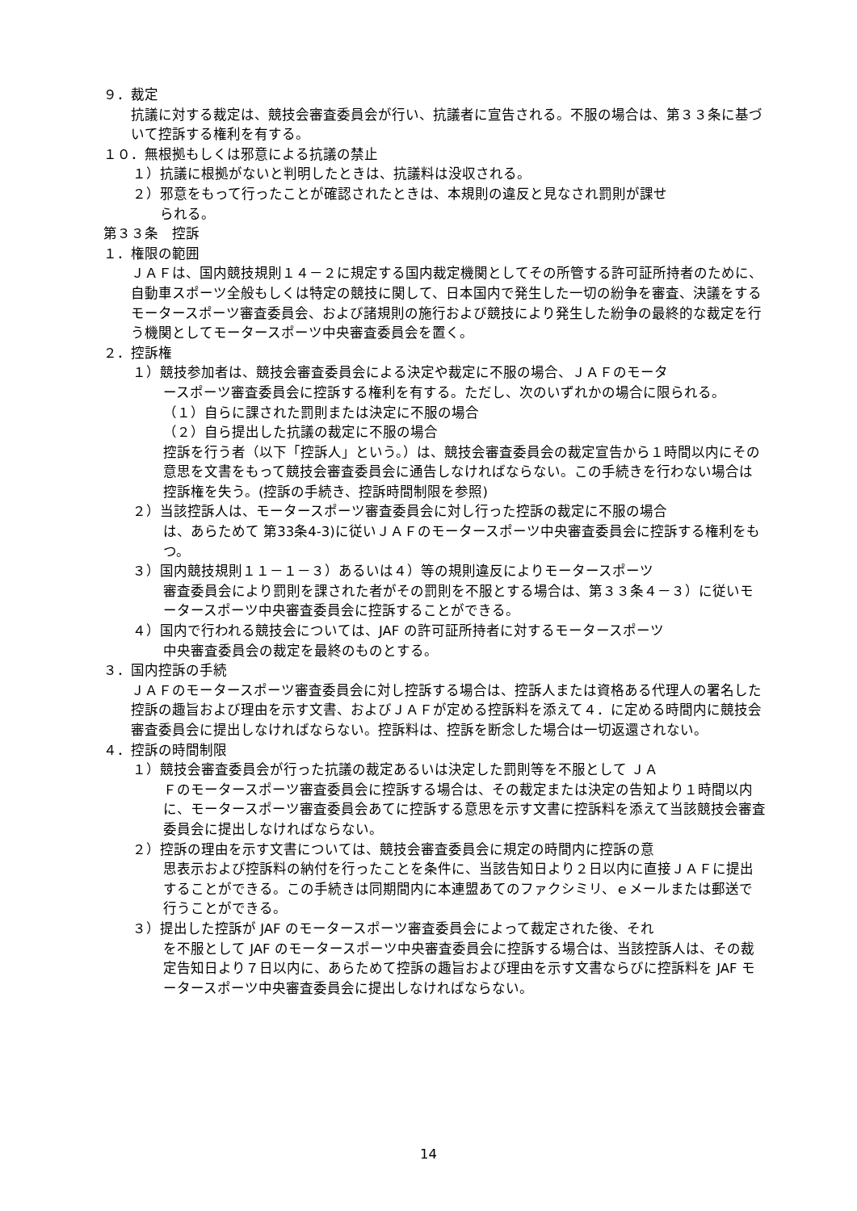９．裁定
抗議に対する裁定は、競技会審査委員会が行い、抗議者に宣告される。不服の場合は、第３３条に基づいて控訴する権利を有する。
１０．無根拠もしくは邪意による抗議の禁止
１）抗議に根拠がないと判明したときは、抗議料は没収される。
２）邪意をもって行ったことが確認されたときは、本規則の違反と見なされ罰則が課せ
　　られる。
第３３条　控訴
１．権限の範囲
ＪＡＦは、国内競技規則１４－２に規定する国内裁定機関としてその所管する許可証所持者のために、自動車スポーツ全般もしくは特定の競技に関して、日本国内で発生した一切の紛争を審査、決議をするモータースポーツ審査委員会、および諸規則の施行および競技により発生した紛争の最終的な裁定を行う機関としてモータースポーツ中央審査委員会を置く。
２．控訴権
１）競技参加者は、競技会審査委員会による決定や裁定に不服の場合、ＪＡＦのモータ
ースポーツ審査委員会に控訴する権利を有する。ただし、次のいずれかの場合に限られる。
（１）自らに課された罰則または決定に不服の場合
（２）自ら提出した抗議の裁定に不服の場合
控訴を行う者（以下「控訴人」という。）は、競技会審査委員会の裁定宣告から１時間以内にその意思を文書をもって競技会審査委員会に通告しなければならない。この手続きを行わない場合は控訴権を失う。(控訴の手続き、控訴時間制限を参照)
２）当該控訴人は、モータースポーツ審査委員会に対し行った控訴の裁定に不服の場合
は、あらためて 第33条4-3)に従いＪＡＦのモータースポーツ中央審査委員会に控訴する権利をもつ。
３）国内競技規則１１－１－３）あるいは４）等の規則違反によりモータースポーツ
審査委員会により罰則を課された者がその罰則を不服とする場合は、第３３条４－３）に従いモータースポーツ中央審査委員会に控訴することができる。
４）国内で行われる競技会については、JAF の許可証所持者に対するモータースポーツ
中央審査委員会の裁定を最終のものとする。
３．国内控訴の手続
ＪＡＦのモータースポーツ審査委員会に対し控訴する場合は、控訴人または資格ある代理人の署名した控訴の趣旨および理由を示す文書、およびＪＡＦが定める控訴料を添えて４．に定める時間内に競技会審査委員会に提出しなければならない。控訴料は、控訴を断念した場合は一切返還されない。
４．控訴の時間制限
１）競技会審査委員会が行った抗議の裁定あるいは決定した罰則等を不服として ＪＡ
Ｆのモータースポーツ審査委員会に控訴する場合は、その裁定または決定の告知より１時間以内に、モータースポーツ審査委員会あてに控訴する意思を示す文書に控訴料を添えて当該競技会審査委員会に提出しなければならない。
２）控訴の理由を示す文書については、競技会審査委員会に規定の時間内に控訴の意
思表示および控訴料の納付を行ったことを条件に、当該告知日より２日以内に直接ＪＡＦに提出することができる。この手続きは同期間内に本連盟あてのファクシミリ、ｅメールまたは郵送で行うことができる。
３）提出した控訴が JAF のモータースポーツ審査委員会によって裁定された後、それ
を不服として JAF のモータースポーツ中央審査委員会に控訴する場合は、当該控訴人は、その裁定告知日より７日以内に、あらためて控訴の趣旨および理由を示す文書ならびに控訴料を JAF モータースポーツ中央審査委員会に提出しなければならない。
14